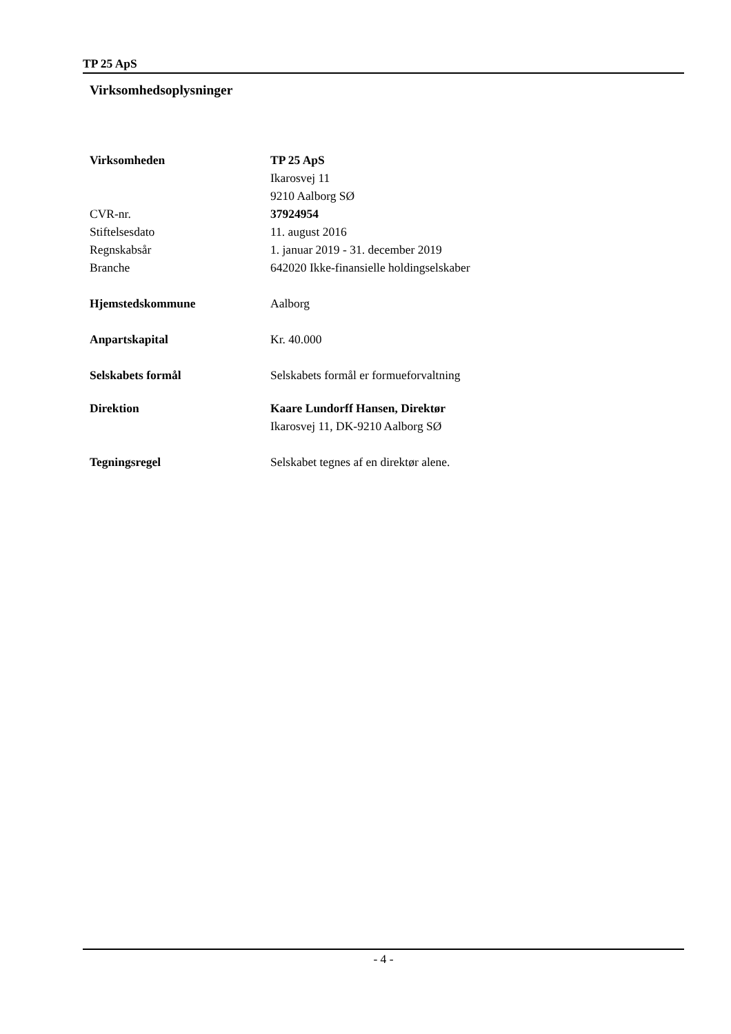TP 25 ApS
Virksomhedsoplysninger
Virksomheden TP 25 ApS
Ikarosvej 11
9210 Aalborg SØ
CVR-nr. 37924954
Stiftelsesdato 11. august 2016
Regnskabsår 1. januar 2019 - 31. december 2019
Branche 642020 Ikke-finansielle holdingselskaber
Hjemstedskommune Aalborg
Anpartskapital Kr. 40.000
Selskabets formål Selskabets formål er formueforvaltning
Direktion Kaare Lundorff Hansen, Direktør
Ikarosvej 11, DK-9210 Aalborg SØ
Tegningsregel Selskabet tegnes af en direktør alene.
- 4 -